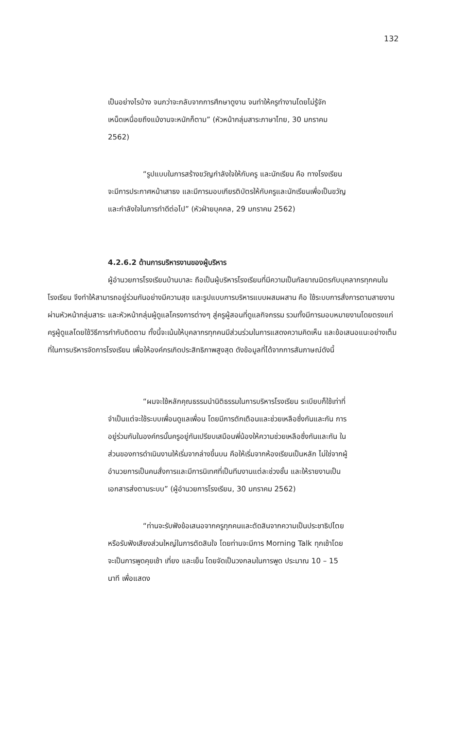132
เป็นอย่างไรบ้าง จนกว่าจะกลับจากการศึกษาดูงาน จนทำให้ครูทำงานโดยไม่รู้จักเหน็ดเหนื่อยถึงแม้งานจะหนักก็ตาม” (หัวหน้ากลุ่มสาระภาษาไทย, 30 มกราคม 2562)
“รูปแบบในการสร้างขวัญกำลังใจให้กับครู และนักเรียน คือ ทางโรงเรียนจะมีการประกาศหน้าเสาธง และมีการมอบเกียรติบัตรให้กับครูและนักเรียนเพื่อเป็นขวัญและกำลังใจในการทำดีต่อไป” (หัวฝ่ายบุคคล, 29 มกราคม 2562)
4.2.6.2 ด้านการบริหารงานของผู้บริหาร
ผู้อำนวยการโรงเรียนบ้านบาละ ถือเป็นผู้บริหารโรงเรียนที่มีความเป็นกัลยาณมิตรกับบุคลากรทุกคนในโรงเรียน จึงทำให้สามารถอยู่ร่วมกันอย่างมีความสุข และรูปแบบการบริหารแบบผสมผสาน คือ ใช้ระบบการสั่งการตามสายงานผ่านหัวหน้ากลุ่มสาระ และหัวหน้ากลุ่มผู้ดูแลโครงการต่างๆ สู่ครูผู้สอนที่ดูแลกิจกรรม รวมทั้งมีการมอบหมายงานโดยตรงแก่ครูผู้ดูแลโดยใช้วิธีการกำกับติดตาม ทั้งนี้จะเน้นให้บุคลากรทุกคนมีส่วนร่วมในการแสดงความคิดเห็น และข้อเสนอแนะอย่างเต็มที่ในการบริหารจัดการโรงเรียน เพื่อให้องค์กรเกิดประสิทธิภาพสูงสุด ดังข้อมูลที่ได้จากการสัมภาษณ์ดังนี้
“ผมจะใช้หลักคุณธรรมนำนิติธรรมในการบริหารโรงเรียน ระเบียบก็ใช้เท่าที่จำเป็นแต่จะใช้ระบบเพื่อนดูแลเพื่อน โดยมีการตักเตือนและช่วยเหลือซึ่งกันและกัน การอยู่ร่วมกันในองค์กรนั้นครูอยู่กันเปรียบเสมือนพี่น้องให้ความช่วยเหลือซึ่งกันและกัน ในส่วนของการดำเนินงานให้เริ่มจากล่างขึ้นบน คือให้เริ่มจากห้องเรียนเป็นหลัก ไม่ใช่จากผู้อำนวยการเป็นคนสั่งการและมีการนิเทศที่เป็นทีมงานแต่ละช่วงชั้น และให้รายงานเป็นเอกสารส่งตามระบบ” (ผู้อำนวยการโรงเรียน, 30 มกราคม 2562)
“ท่านจะรับฟังข้อเสนอจากครูทุกคนและตัดสินจากความเป็นประชาธิปไตย หรือรับฟังเสียงส่วนใหญ่ในการตัดสินใจ โดยท่านจะมีการ Morning Talk ทุกเช้าโดยจะเป็นการพูดคุยเช้า เที่ยง และเย็น โดยจัดเป็นวงกลมในการพูด ประมาณ 10 – 15 นาที เพื่อแสดง